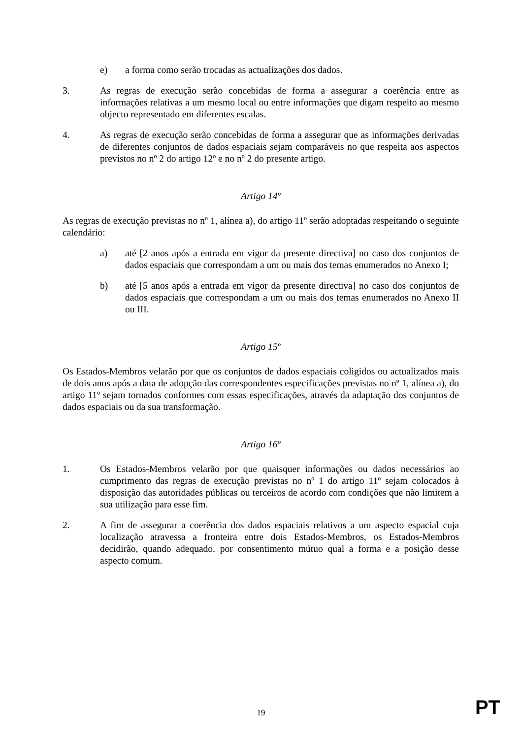e) a forma como serão trocadas as actualizações dos dados.
3. As regras de execução serão concebidas de forma a assegurar a coerência entre as informações relativas a um mesmo local ou entre informações que digam respeito ao mesmo objecto representado em diferentes escalas.
4. As regras de execução serão concebidas de forma a assegurar que as informações derivadas de diferentes conjuntos de dados espaciais sejam comparáveis no que respeita aos aspectos previstos no nº 2 do artigo 12º e no nº 2 do presente artigo.
Artigo 14º
As regras de execução previstas no nº 1, alínea a), do artigo 11º serão adoptadas respeitando o seguinte calendário:
a) até [2 anos após a entrada em vigor da presente directiva] no caso dos conjuntos de dados espaciais que correspondam a um ou mais dos temas enumerados no Anexo I;
b) até [5 anos após a entrada em vigor da presente directiva] no caso dos conjuntos de dados espaciais que correspondam a um ou mais dos temas enumerados no Anexo II ou III.
Artigo 15º
Os Estados-Membros velarão por que os conjuntos de dados espaciais coligidos ou actualizados mais de dois anos após a data de adopção das correspondentes especificações previstas no nº 1, alínea a), do artigo 11º sejam tornados conformes com essas especificações, através da adaptação dos conjuntos de dados espaciais ou da sua transformação.
Artigo 16º
1. Os Estados-Membros velarão por que quaisquer informações ou dados necessários ao cumprimento das regras de execução previstas no nº 1 do artigo 11º sejam colocados à disposição das autoridades públicas ou terceiros de acordo com condições que não limitem a sua utilização para esse fim.
2. A fim de assegurar a coerência dos dados espaciais relativos a um aspecto espacial cuja localização atravessa a fronteira entre dois Estados-Membros, os Estados-Membros decidirão, quando adequado, por consentimento mútuo qual a forma e a posição desse aspecto comum.
19
PT